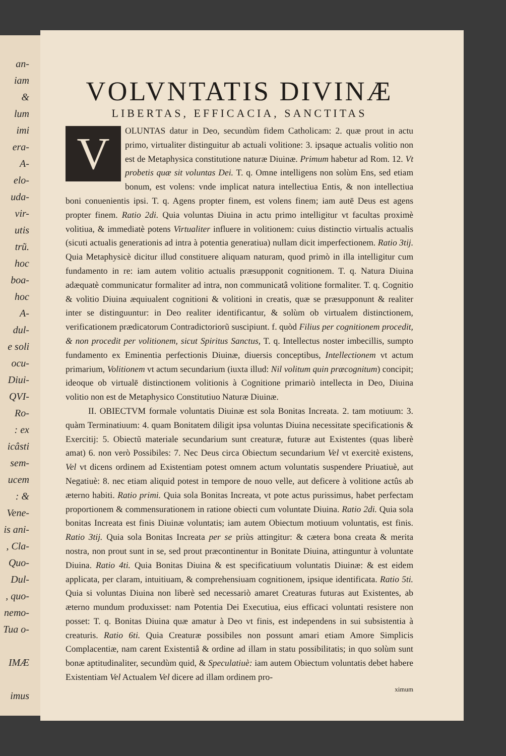an-
iam
&
lum
imi
era-
A-
elo-
uda-
vir-
utis
trũ.
hoc
boa-
hoc
A-
dul-
e soli
ocu-
Diui-
QVI-
Ro-
: ex
icâsti
sem-
ucem
: &
Vene-
is ani-
, Cla-
Quo-
Dul-
, quo-
nemo-
Tua o-
IMÆ
imus
VOLVNTATIS DIVINÆ
LIBERTAS, EFFICACIA, SANCTITAS
VOLUNTAS datur in Deo, secundùm fidem Catholicam: 2. quæ prout in actu primo, virtualiter distinguitur ab actuali volitione: 3. ipsaque actualis volitio non est de Metaphysica constitutione naturæ Diuinæ. Primum habetur ad Rom. 12. Vt probetis quæ sit voluntas Dei. T. q. Omne intelligens non solùm Ens, sed etiam bonum, est volens: vnde implicat natura intellectiua Entis, & non intellectiua boni conuenientis ipsi. T. q. Agens propter finem, est volens finem; iam autē Deus est agens propter finem. Ratio 2di. Quia voluntas Diuina in actu primo intelligitur vt facultas proximè volitiua, & immediatè potens Virtualiter influere in volitionem: cuius distinctio virtualis actualis (sicuti actualis generationis ad intra à potentia generatiua) nullam dicit imperfectionem. Ratio 3tij. Quia Metaphysicè dicitur illud constituere aliquam naturam, quod primò in illa intelligitur cum fundamento in re: iam autem volitio actualis præsupponit cognitionem. T. q. Natura Diuina adæquatè communicatur formaliter ad intra, non communicatâ volitione formaliter. T. q. Cognitio & volitio Diuina æquiualent cognitioni & volitioni in creatis, quæ se præsupponunt & realiter inter se distinguuntur: in Deo realiter identificantur, & solùm ob virtualem distinctionem, verificationem prædicatorum Contradictoriorũ suscipiunt. f. quòd Filius per cognitionem procedit, & non procedit per volitionem, sicut Spiritus Sanctus, T. q. Intellectus noster imbecillis, sumpto fundamento ex Eminentia perfectionis Diuinæ, diuersis conceptibus, Intellectionem vt actum primarium, Volitionem vt actum secundarium (iuxta illud: Nil volitum quin præcognitum) concipit; ideoque ob virtualē distinctionem volitionis à Cognitione primariò intellecta in Deo, Diuina volitio non est de Metaphysico Constitutiuo Naturæ Diuinæ.
II. OBIECTVM formale voluntatis Diuinæ est sola Bonitas Increata. 2. tam motiuum: 3. quàm Terminatiuum: 4. quam Bonitatem diligit ipsa voluntas Diuina necessitate specificationis & Exercitij: 5. Obiectũ materiale secundarium sunt creaturæ, futuræ aut Existentes (quas liberè amat) 6. non verò Possibiles: 7. Nec Deus circa Obiectum secundarium Vel vt exercitè existens, Vel vt dicens ordinem ad Existentiam potest omnem actum voluntatis suspendere Priuatiuè, aut Negatiuè: 8. nec etiam aliquid potest in tempore de nouo velle, aut deficere à volitione actûs ab æterno habiti. Ratio primi. Quia sola Bonitas Increata, vt pote actus purissimus, habet perfectam proportionem & commensurationem in ratione obiecti cum voluntate Diuina. Ratio 2di. Quia sola bonitas Increata est finis Diuinæ voluntatis; iam autem Obiectum motiuum voluntatis, est finis. Ratio 3tij. Quia sola Bonitas Increata per se priùs attingitur: & cætera bona creata & merita nostra, non prout sunt in se, sed prout præcontinentur in Bonitate Diuina, attinguntur à voluntate Diuina. Ratio 4ti. Quia Bonitas Diuina & est specificatiuum voluntatis Diuinæ: & est eidem applicata, per claram, intuitiuam, & comprehensiuam cognitionem, ipsique identificata. Ratio 5ti. Quia si voluntas Diuina non liberè sed necessariò amaret Creaturas futuras aut Existentes, ab æterno mundum produxisset: nam Potentia Dei Executiua, eius efficaci voluntati resistere non posset: T. q. Bonitas Diuina quæ amatur à Deo vt finis, est independens in sui subsistentia à creaturis. Ratio 6ti. Quia Creaturæ possibiles non possunt amari etiam Amore Simplicis Complacentiæ, nam carent Existentiâ & ordine ad illam in statu possibilitatis; in quo solùm sunt bonæ aptitudinaliter, secundùm quid, & Speculatiuè: iam autem Obiectum voluntatis debet habere Existentiam Vel Actualem Vel dicere ad illam ordinem pro-
ximum